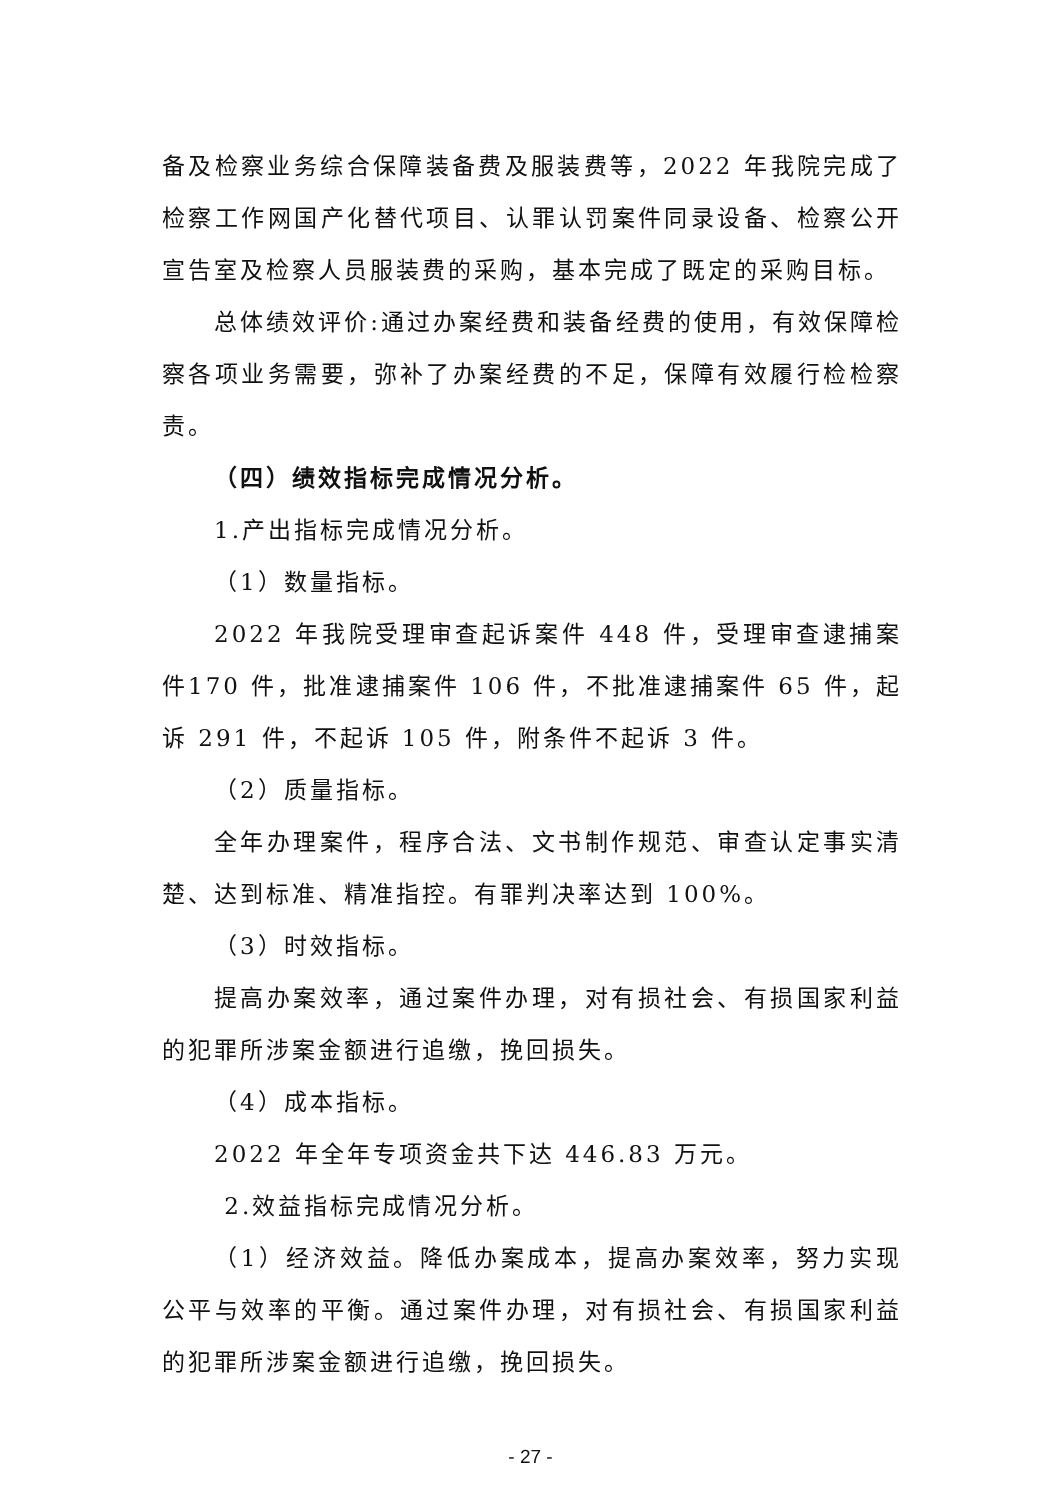备及检察业务综合保障装备费及服装费等，2022 年我院完成了检察工作网国产化替代项目、认罪认罚案件同录设备、检察公开宣告室及检察人员服装费的采购，基本完成了既定的采购目标。
总体绩效评价:通过办案经费和装备经费的使用，有效保障检察各项业务需要，弥补了办案经费的不足，保障有效履行检检察责。
（四）绩效指标完成情况分析。
1.产出指标完成情况分析。
（1）数量指标。
2022 年我院受理审查起诉案件 448 件，受理审查逮捕案件170 件，批准逮捕案件 106 件，不批准逮捕案件 65 件，起诉 291 件，不起诉 105 件，附条件不起诉 3 件。
（2）质量指标。
全年办理案件，程序合法、文书制作规范、审查认定事实清楚、达到标准、精准指控。有罪判决率达到 100%。
（3）时效指标。
提高办案效率，通过案件办理，对有损社会、有损国家利益的犯罪所涉案金额进行追缴，挽回损失。
（4）成本指标。
2022 年全年专项资金共下达 446.83 万元。
2.效益指标完成情况分析。
（1）经济效益。降低办案成本，提高办案效率，努力实现公平与效率的平衡。通过案件办理，对有损社会、有损国家利益的犯罪所涉案金额进行追缴，挽回损失。
- 27 -